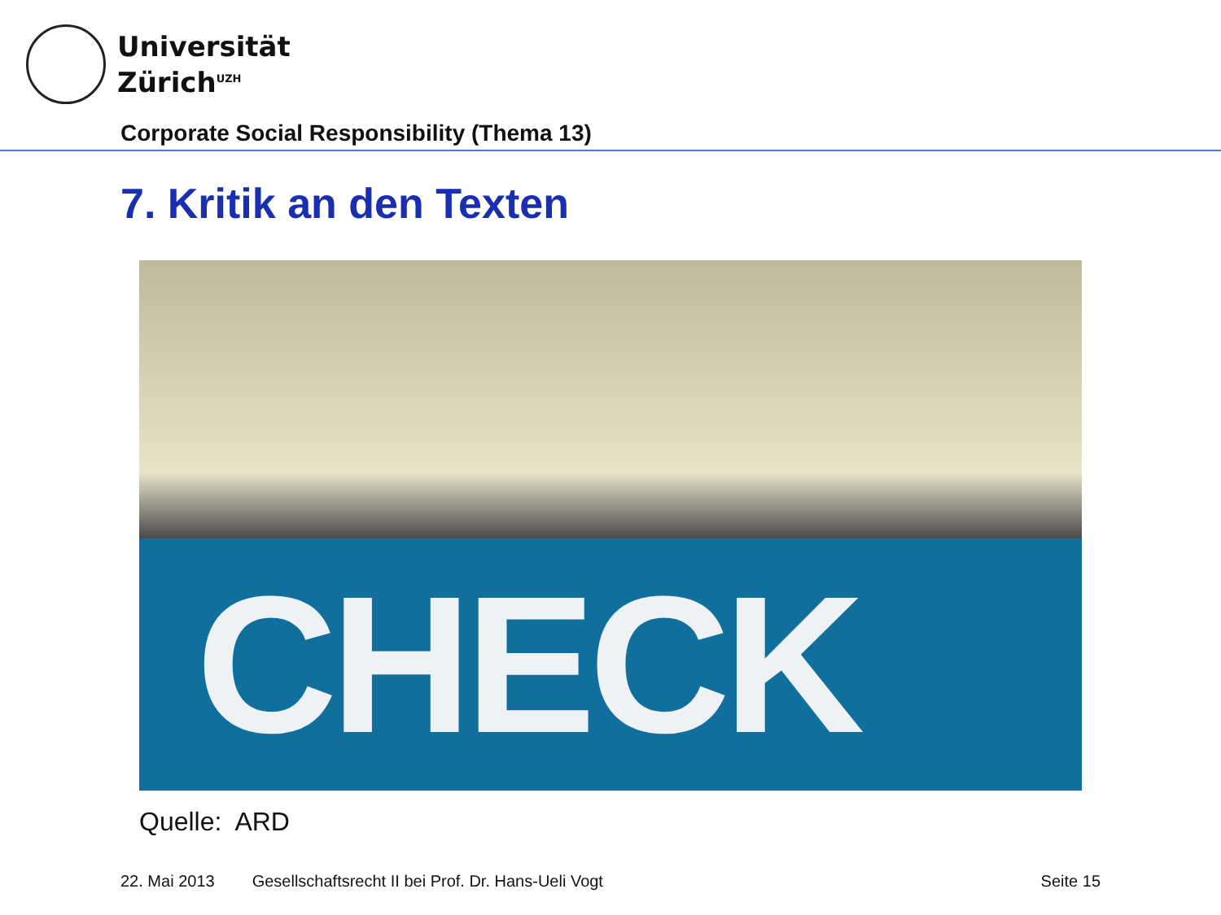Universität
Zürich<sup>UZH</sup>
Corporate Social Responsibility (Thema 13)
7. Kritik an den Texten
CHECK
Quelle: ARD
22. Mai 2013 Gesellschaftsrecht II bei Prof. Dr. Hans-Ueli Vogt Seite 15